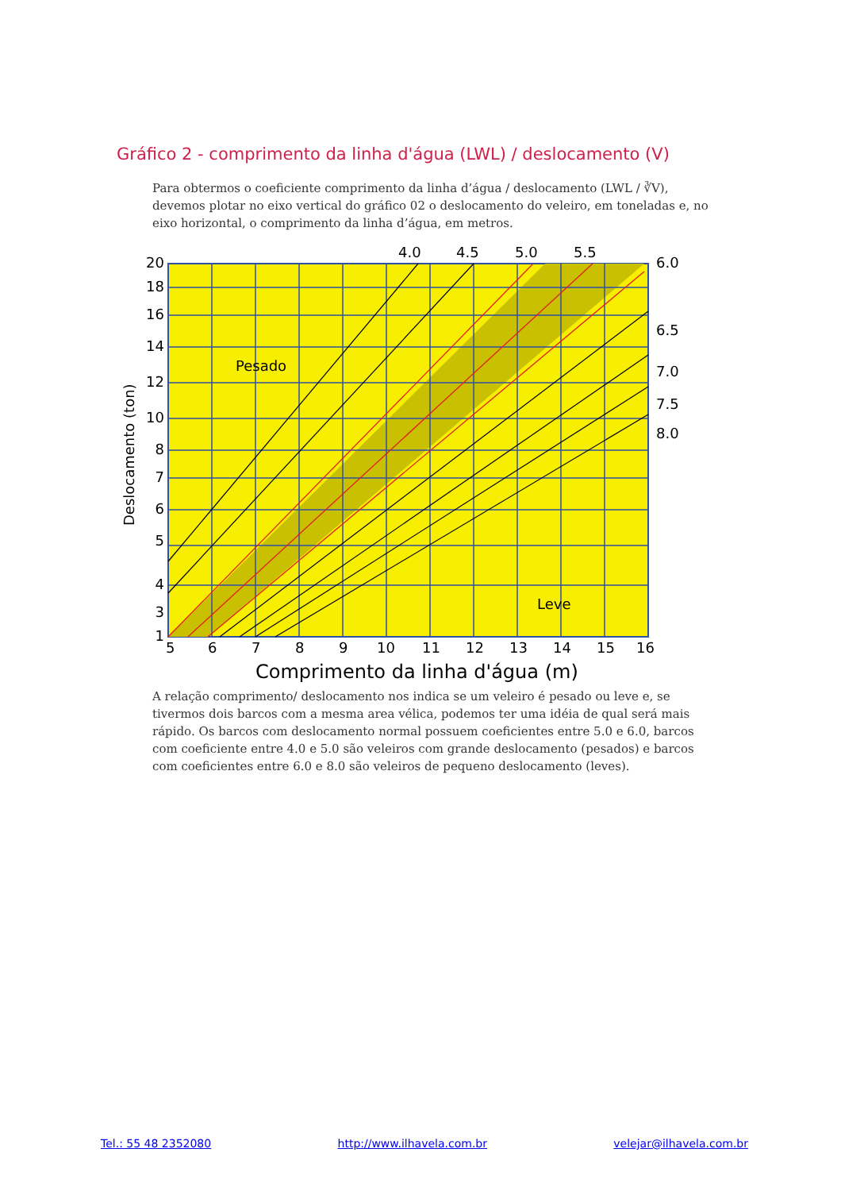Gráfico 2 - comprimento da linha d'água (LWL) / deslocamento (V)
Para obtermos o coeficiente comprimento da linha d’água / deslocamento (LWL / ∛V), devemos plotar no eixo vertical do gráfico 02 o deslocamento do veleiro, em toneladas e, no eixo horizontal, o comprimento da linha d’água, em metros.
4.0
4.5
5.0
5.5
6.0
6.5
7.0
7.5
8.0
20
18
16
14
12
10
8
7
6
5
4
3
1
Pesado
Leve
5
6
7
8
9
10
11
12
13
14
15
16
Comprimento da linha d'água (m)
Deslocamento (ton)
A relação comprimento/ deslocamento nos indica se um veleiro é pesado ou leve e, se tivermos dois barcos com a mesma area vélica, podemos ter uma idéia de qual será mais rápido. Os barcos com deslocamento normal possuem coeficientes entre 5.0 e 6.0, barcos com coeficiente entre 4.0 e 5.0 são veleiros com grande deslocamento (pesados) e barcos com coeficientes entre 6.0 e 8.0 são veleiros de pequeno deslocamento (leves).
Tel.: 55 48 2352080 http://www.ilhavela.com.br velejar@ilhavela.com.br